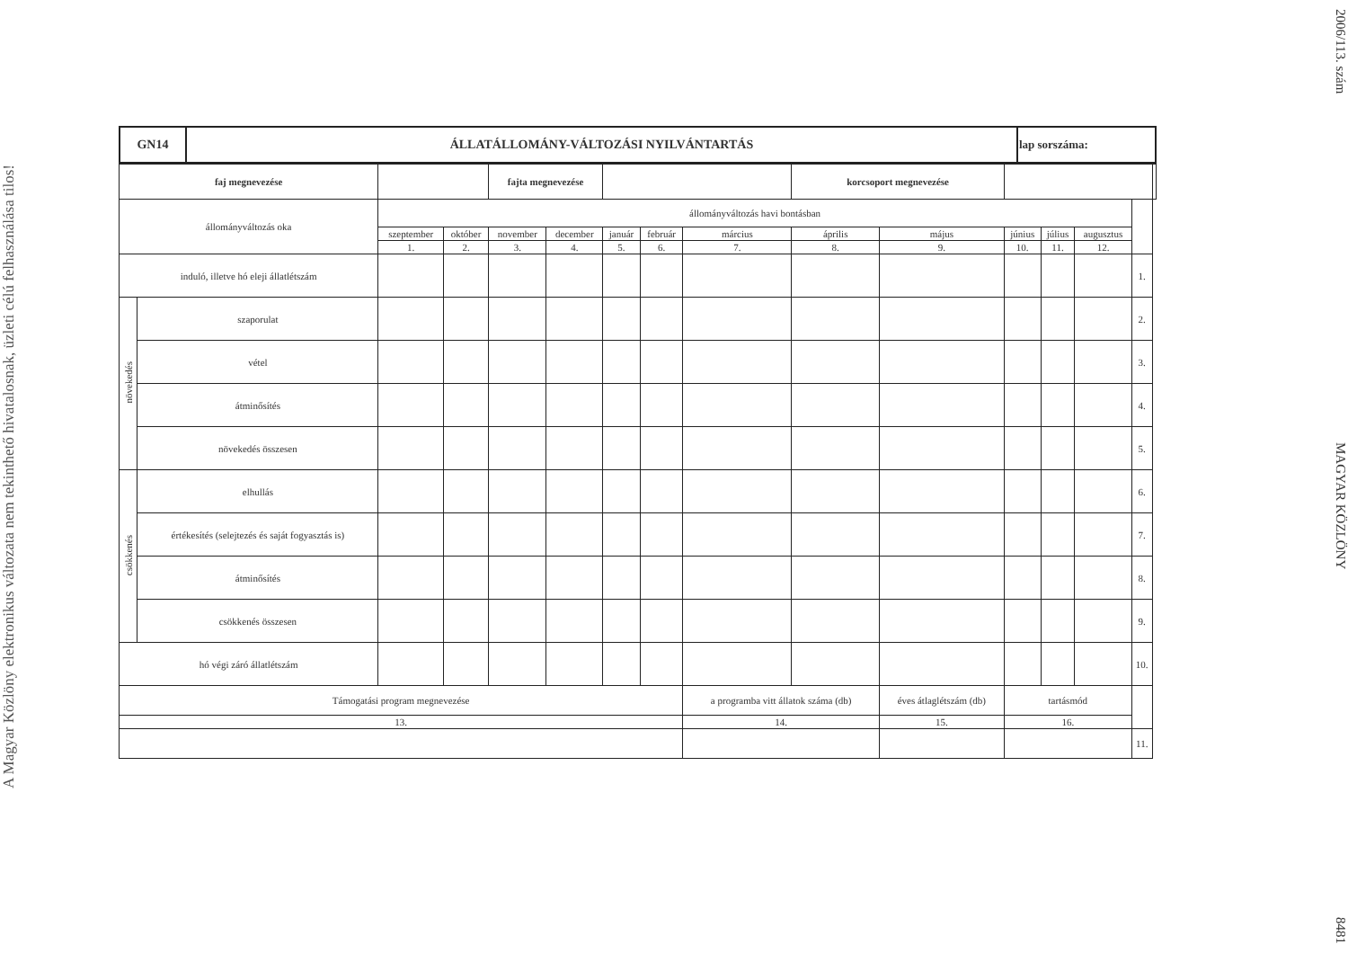A Magyar Közlöny elektronikus változata nem tekinthető hivatalosnak, üzleti célú felhasználása tilos!
| GN14 | ÁLLATÁLLOMÁNY-VÁLTOZÁSI NYILVÁNTARTÁS | lap sorszáma: |
| --- | --- | --- |
| faj megnevezése | | | | fajta megnevezése | | | | | korcsoport megnevezése | | | | | | |
| állományváltozás oka | | állományváltozás havi bontásban | | | | | | | | | | | | | |
| | | szeptember | október | november | december | január | február | március | április | május | június | július | augusztus | | |
| | | 1. | 2. | 3. | 4. | 5. | 6. | 7. | 8. | 9. | 10. | 11. | 12. | | |
| induló, illetve hó eleji állatlétszám | | | | | | | | | | | | | | 1. | |
| növekedés | szaporulat | | | | | | | | | | | | | 2. | |
| | vétel | | | | | | | | | | | | | 3. | |
| | átminősítés | | | | | | | | | | | | | 4. | |
| | növekedés összesen | | | | | | | | | | | | | 5. | |
| csökkenés | elhullás | | | | | | | | | | | | | 6. | |
| | értékesítés (selejtezés és saját fogyasztás is) | | | | | | | | | | | | | 7. | |
| | átminősítés | | | | | | | | | | | | | 8. | |
| | csökkenés összesen | | | | | | | | | | | | | 9. | |
| hó végi záró állatlétszám | | | | | | | | | | | | | | 10. | |
| Támogatási program megnevezése | | | | | | | | a programba vitt állatok száma (db) | | éves átlaglétszám (db) | tartásmód | | | | |
| 13. | | | | | | | | 14. | | 15. | 16. | | | | |
| | | | | | | | | | | | | | | 11. | |
2006/113. szám MAGYAR KÖZLÖNY 8481